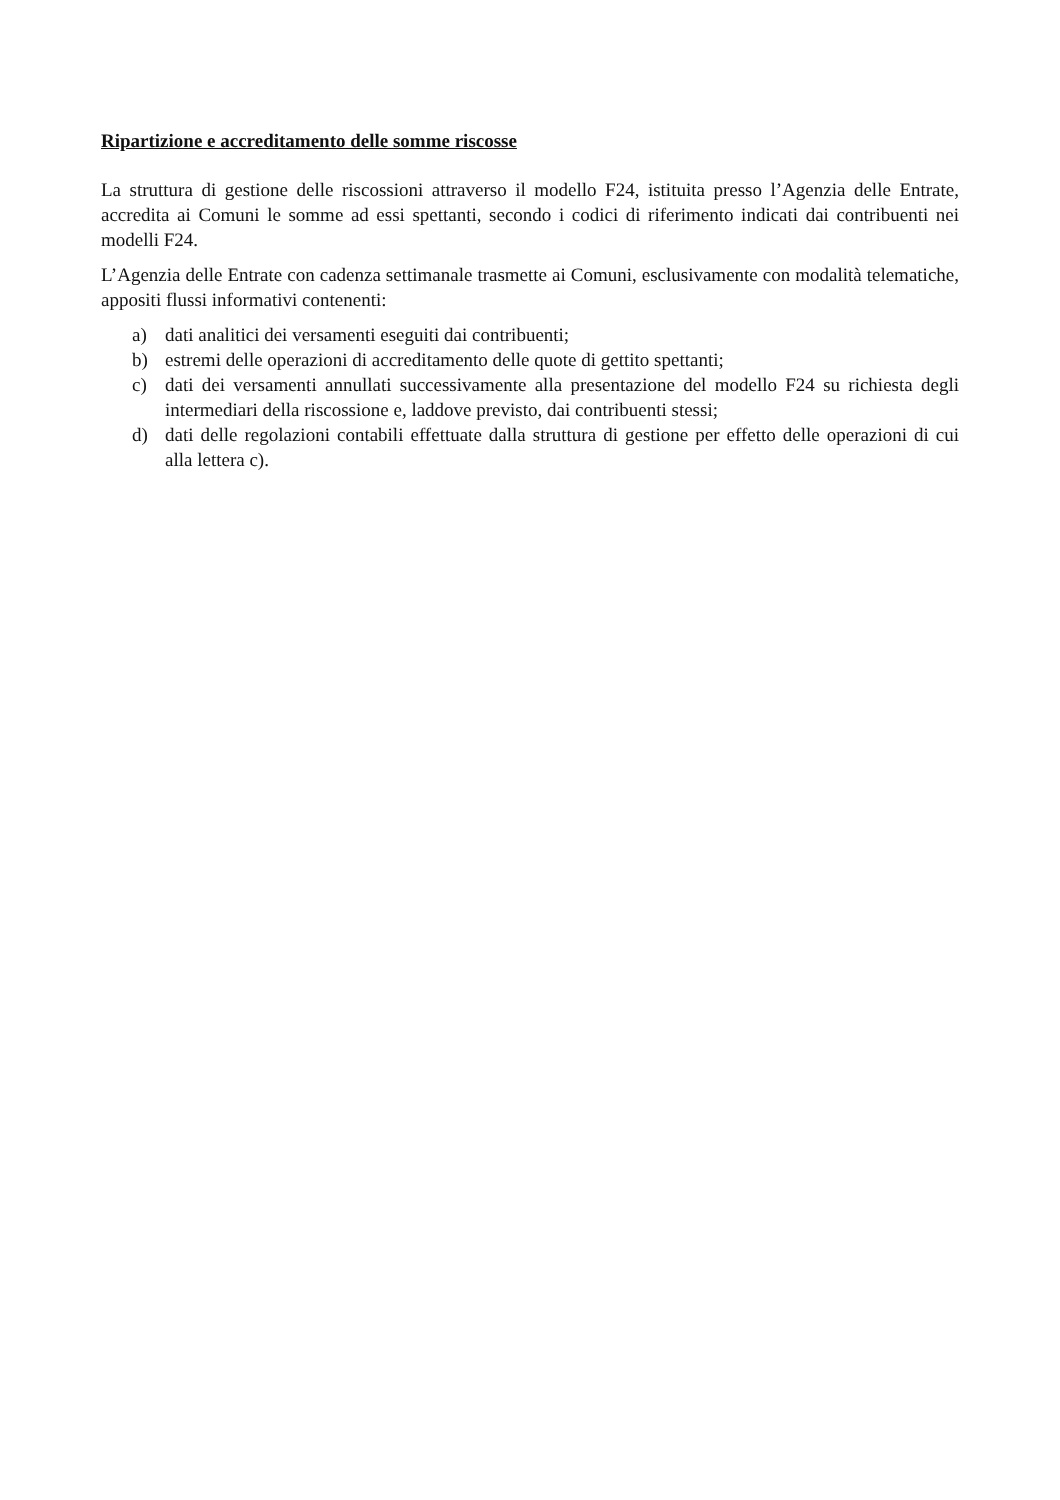Ripartizione e accreditamento delle somme riscosse
La struttura di gestione delle riscossioni attraverso il modello F24, istituita presso l’Agenzia delle Entrate, accredita ai Comuni le somme ad essi spettanti, secondo i codici di riferimento indicati dai contribuenti nei modelli F24.
L’Agenzia delle Entrate con cadenza settimanale trasmette ai Comuni, esclusivamente con modalità telematiche, appositi flussi informativi contenenti:
a) dati analitici dei versamenti eseguiti dai contribuenti;
b) estremi delle operazioni di accreditamento delle quote di gettito spettanti;
c) dati dei versamenti annullati successivamente alla presentazione del modello F24 su richiesta degli intermediari della riscossione e, laddove previsto, dai contribuenti stessi;
d) dati delle regolazioni contabili effettuate dalla struttura di gestione per effetto delle operazioni di cui alla lettera c).